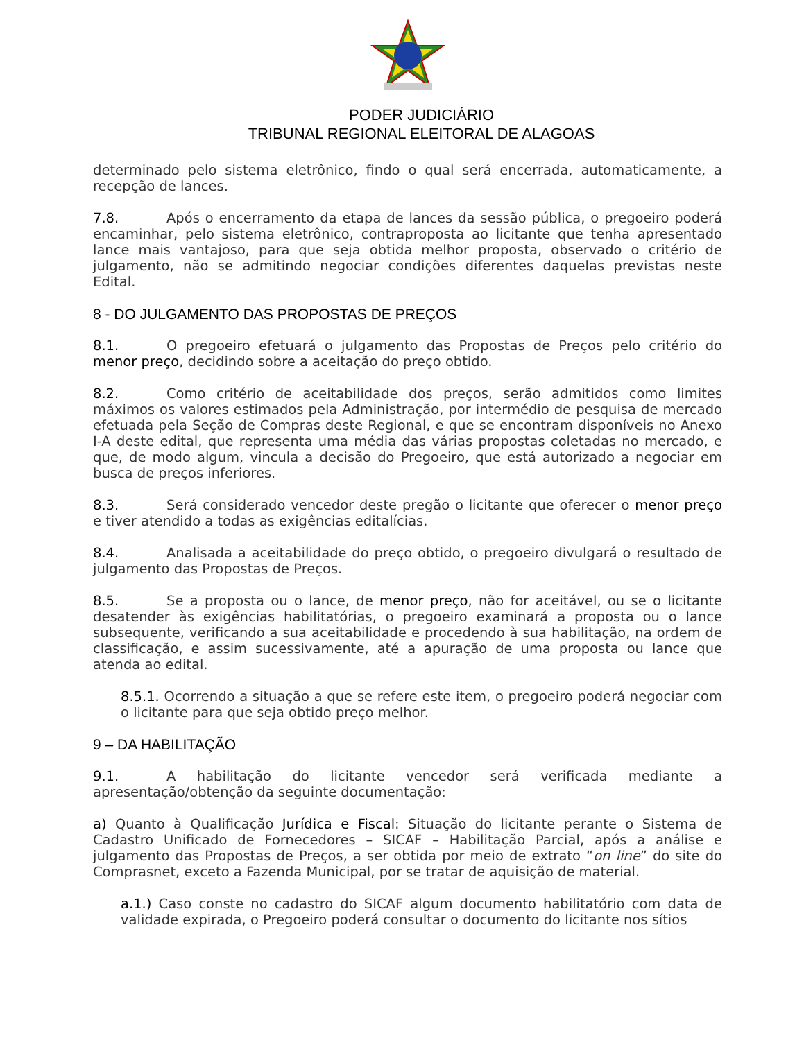PODER JUDICIÁRIO
TRIBUNAL REGIONAL ELEITORAL DE ALAGOAS
determinado pelo sistema eletrônico, findo o qual será encerrada, automaticamente, a recepção de lances.
7.8. Após o encerramento da etapa de lances da sessão pública, o pregoeiro poderá encaminhar, pelo sistema eletrônico, contraproposta ao licitante que tenha apresentado lance mais vantajoso, para que seja obtida melhor proposta, observado o critério de julgamento, não se admitindo negociar condições diferentes daquelas previstas neste Edital.
8 - DO JULGAMENTO DAS PROPOSTAS DE PREÇOS
8.1. O pregoeiro efetuará o julgamento das Propostas de Preços pelo critério do menor preço, decidindo sobre a aceitação do preço obtido.
8.2. Como critério de aceitabilidade dos preços, serão admitidos como limites máximos os valores estimados pela Administração, por intermédio de pesquisa de mercado efetuada pela Seção de Compras deste Regional, e que se encontram disponíveis no Anexo I-A deste edital, que representa uma média das várias propostas coletadas no mercado, e que, de modo algum, vincula a decisão do Pregoeiro, que está autorizado a negociar em busca de preços inferiores.
8.3. Será considerado vencedor deste pregão o licitante que oferecer o menor preço e tiver atendido a todas as exigências editalícias.
8.4. Analisada a aceitabilidade do preço obtido, o pregoeiro divulgará o resultado de julgamento das Propostas de Preços.
8.5. Se a proposta ou o lance, de menor preço, não for aceitável, ou se o licitante desatender às exigências habilitatórias, o pregoeiro examinará a proposta ou o lance subsequente, verificando a sua aceitabilidade e procedendo à sua habilitação, na ordem de classificação, e assim sucessivamente, até a apuração de uma proposta ou lance que atenda ao edital.
8.5.1. Ocorrendo a situação a que se refere este item, o pregoeiro poderá negociar com o licitante para que seja obtido preço melhor.
9 – DA HABILITAÇÃO
9.1. A habilitação do licitante vencedor será verificada mediante a apresentação/obtenção da seguinte documentação:
a) Quanto à Qualificação Jurídica e Fiscal: Situação do licitante perante o Sistema de Cadastro Unificado de Fornecedores – SICAF – Habilitação Parcial, após a análise e julgamento das Propostas de Preços, a ser obtida por meio de extrato “on line” do site do Comprasnet, exceto a Fazenda Municipal, por se tratar de aquisição de material.
a.1.) Caso conste no cadastro do SICAF algum documento habilitatório com data de validade expirada, o Pregoeiro poderá consultar o documento do licitante nos sítios